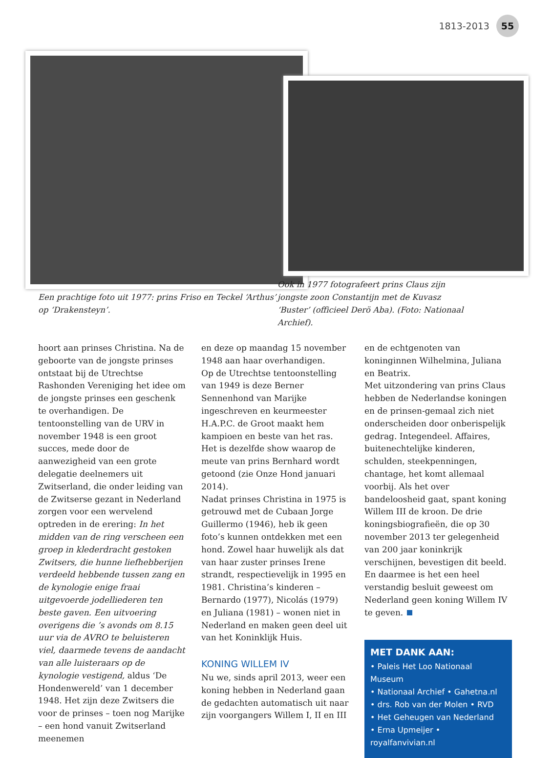1813-2013 55
Een prachtige foto uit 1977: prins Friso en Teckel ‘Arthus’ op ‘Drakensteyn’.
Ook in 1977 fotografeert prins Claus zijn jongste zoon Constantijn met de Kuvasz ‘Buster’ (officieel Derö Aba). (Foto: Nationaal Archief).
hoort aan prinses Christina. Na de geboorte van de jongste prinses ontstaat bij de Utrechtse Rashonden Vereniging het idee om de jongste prinses een geschenk te overhandigen. De tentoonstelling van de URV in november 1948 is een groot succes, mede door de aanwezigheid van een grote delegatie deelnemers uit Zwitserland, die onder leiding van de Zwitserse gezant in Nederland zorgen voor een wervelend optreden in de erering: In het midden van de ring verscheen een groep in klederdracht gestoken Zwitsers, die hunne liefhebberijen verdeeld hebbende tussen zang en de kynologie enige fraai uitgevoerde jodelliederen ten beste gaven. Een uitvoering overigens die ’s avonds om 8.15 uur via de AVRO te beluisteren viel, daarmede tevens de aandacht van alle luisteraars op de kynologie vestigend, aldus ‘De Hondenwereld’ van 1 december 1948. Het zijn deze Zwitsers die voor de prinses – toen nog Marijke – een hond vanuit Zwitserland meenemen
en deze op maandag 15 november 1948 aan haar overhandigen.
Op de Utrechtse tentoonstelling van 1949 is deze Berner Sennenhond van Marijke ingeschreven en keurmeester H.A.P.C. de Groot maakt hem kampioen en beste van het ras. Het is dezelfde show waarop de meute van prins Bernhard wordt getoond (zie Onze Hond januari 2014).
Nadat prinses Christina in 1975 is getrouwd met de Cubaan Jorge Guillermo (1946), heb ik geen foto’s kunnen ontdekken met een hond. Zowel haar huwelijk als dat van haar zuster prinses Irene strandt, respectievelijk in 1995 en 1981. Christina’s kinderen – Bernardo (1977), Nicolás (1979) en Juliana (1981) – wonen niet in Nederland en maken geen deel uit van het Koninklijk Huis.
KONING WILLEM IV
Nu we, sinds april 2013, weer een koning hebben in Nederland gaan de gedachten automatisch uit naar zijn voorgangers Willem I, II en III
en de echtgenoten van koninginnen Wilhelmina, Juliana en Beatrix.
Met uitzondering van prins Claus hebben de Nederlandse koningen en de prinsen-gemaal zich niet onderscheiden door onberispelijk gedrag. Integendeel. Affaires, buitenechtelijke kinderen, schulden, steekpenningen, chantage, het komt allemaal voorbij. Als het over bandeloosheid gaat, spant koning Willem III de kroon. De drie koningsbiografieën, die op 30 november 2013 ter gelegenheid van 200 jaar koninkrijk verschijnen, bevestigen dit beeld. En daarmee is het een heel verstandig besluit geweest om Nederland geen koning Willem IV te geven.
MET DANK AAN:
• Paleis Het Loo Nationaal Museum
• Nationaal Archief • Gahetna.nl
• drs. Rob van der Molen • RVD
• Het Geheugen van Nederland
• Erna Upmeijer • royalfanvivian.nl